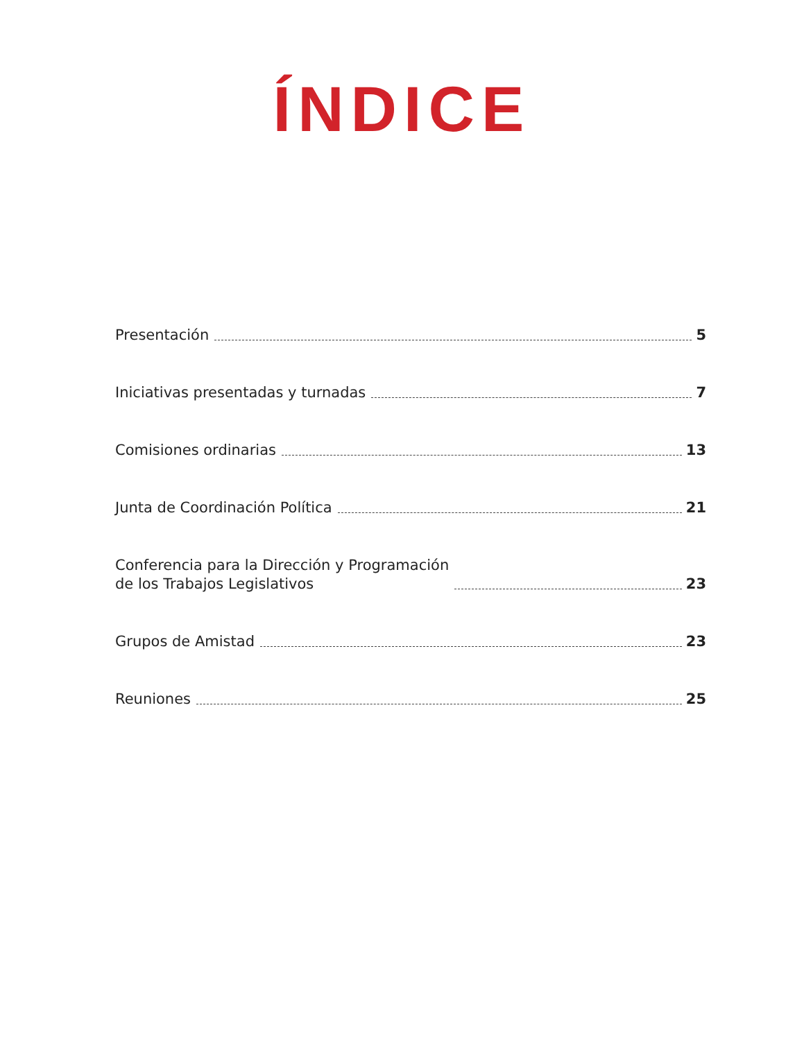ÍNDICE
Presentación 5
Iniciativas presentadas y turnadas 7
Comisiones ordinarias 13
Junta de Coordinación Política 21
Conferencia para la Dirección y Programación
de los Trabajos Legislativos 23
Grupos de Amistad 23
Reuniones 25